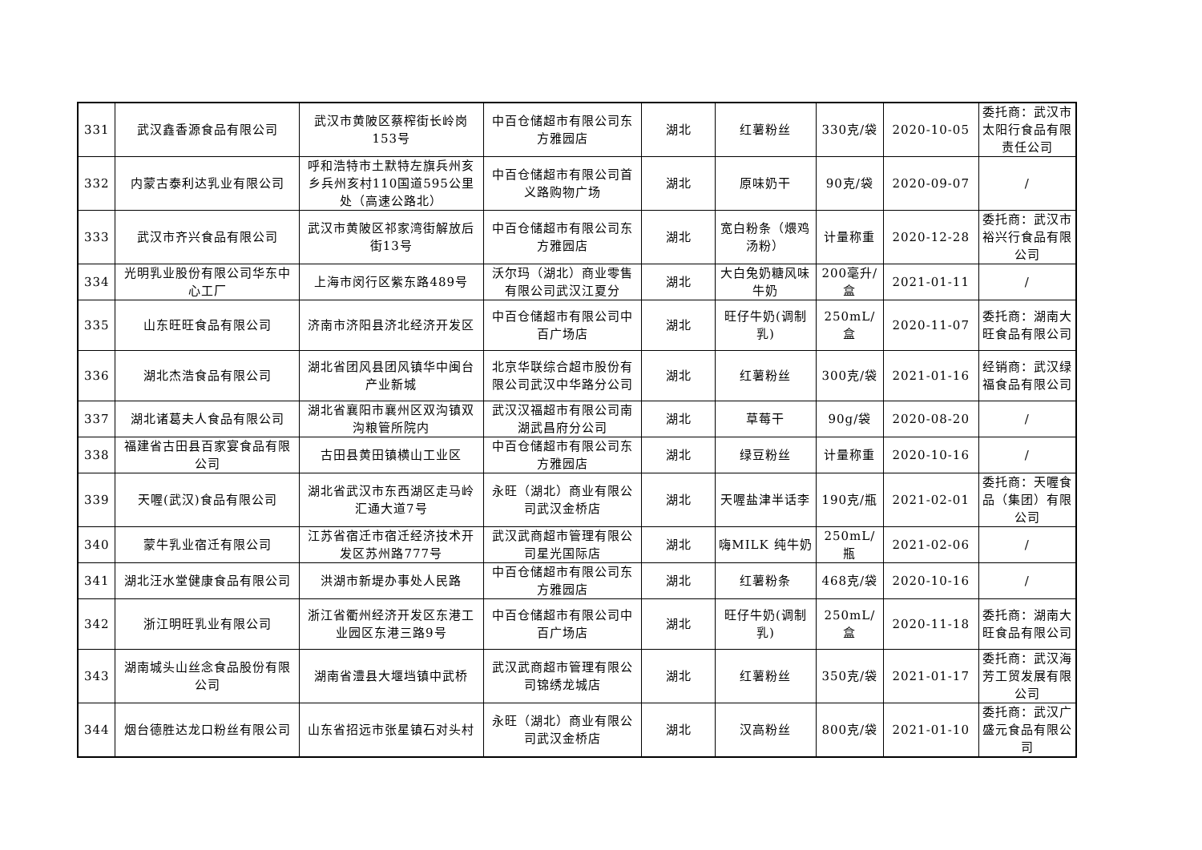| 331 | 武汉鑫香源食品有限公司 | 武汉市黄陂区蔡榨街长岭岗153号 | 中百仓储超市有限公司东方雅园店 | 湖北 | 红薯粉丝 | 330克/袋 | 2020-10-05 | 委托商：武汉市太阳行食品有限责任公司 |
| 332 | 内蒙古泰利达乳业有限公司 | 呼和浩特市土默特左旗兵州亥乡兵州亥村110国道595公里处（高速公路北） | 中百仓储超市有限公司首义路购物广场 | 湖北 | 原味奶干 | 90克/袋 | 2020-09-07 | / |
| 333 | 武汉市齐兴食品有限公司 | 武汉市黄陂区祁家湾街解放后街13号 | 中百仓储超市有限公司东方雅园店 | 湖北 | 宽白粉条（煨鸡汤粉） | 计量称重 | 2020-12-28 | 委托商：武汉市裕兴行食品有限公司 |
| 334 | 光明乳业股份有限公司华东中心工厂 | 上海市闵行区紫东路489号 | 沃尔玛（湖北）商业零售有限公司武汉江夏分 | 湖北 | 大白兔奶糖风味牛奶 | 200毫升/盒 | 2021-01-11 | / |
| 335 | 山东旺旺食品有限公司 | 济南市济阳县济北经济开发区 | 中百仓储超市有限公司中百广场店 | 湖北 | 旺仔牛奶(调制乳) | 250mL/盒 | 2020-11-07 | 委托商：湖南大旺食品有限公司 |
| 336 | 湖北杰浩食品有限公司 | 湖北省团风县团风镇华中闽台产业新城 | 北京华联综合超市股份有限公司武汉中华路分公司 | 湖北 | 红薯粉丝 | 300克/袋 | 2021-01-16 | 经销商：武汉绿福食品有限公司 |
| 337 | 湖北诸葛夫人食品有限公司 | 湖北省襄阳市襄州区双沟镇双沟粮管所院内 | 武汉汉福超市有限公司南湖武昌府分公司 | 湖北 | 草莓干 | 90g/袋 | 2020-08-20 | / |
| 338 | 福建省古田县百家宴食品有限公司 | 古田县黄田镇横山工业区 | 中百仓储超市有限公司东方雅园店 | 湖北 | 绿豆粉丝 | 计量称重 | 2020-10-16 | / |
| 339 | 天喔(武汉)食品有限公司 | 湖北省武汉市东西湖区走马岭汇通大道7号 | 永旺（湖北）商业有限公司武汉金桥店 | 湖北 | 天喔盐津半话李 | 190克/瓶 | 2021-02-01 | 委托商：天喔食品（集团）有限公司 |
| 340 | 蒙牛乳业宿迁有限公司 | 江苏省宿迁市宿迁经济技术开发区苏州路777号 | 武汉武商超市管理有限公司星光国际店 | 湖北 | 嗨MILK 纯牛奶 | 250mL/瓶 | 2021-02-06 | / |
| 341 | 湖北汪水堂健康食品有限公司 | 洪湖市新堤办事处人民路 | 中百仓储超市有限公司东方雅园店 | 湖北 | 红薯粉条 | 468克/袋 | 2020-10-16 | / |
| 342 | 浙江明旺乳业有限公司 | 浙江省衢州经济开发区东港工业园区东港三路9号 | 中百仓储超市有限公司中百广场店 | 湖北 | 旺仔牛奶(调制乳) | 250mL/盒 | 2020-11-18 | 委托商：湖南大旺食品有限公司 |
| 343 | 湖南城头山丝念食品股份有限公司 | 湖南省澧县大堰垱镇中武桥 | 武汉武商超市管理有限公司锦绣龙城店 | 湖北 | 红薯粉丝 | 350克/袋 | 2021-01-17 | 委托商：武汉海芳工贸发展有限公司 |
| 344 | 烟台德胜达龙口粉丝有限公司 | 山东省招远市张星镇石对头村 | 永旺（湖北）商业有限公司武汉金桥店 | 湖北 | 汉高粉丝 | 800克/袋 | 2021-01-10 | 委托商：武汉广盛元食品有限公司 |